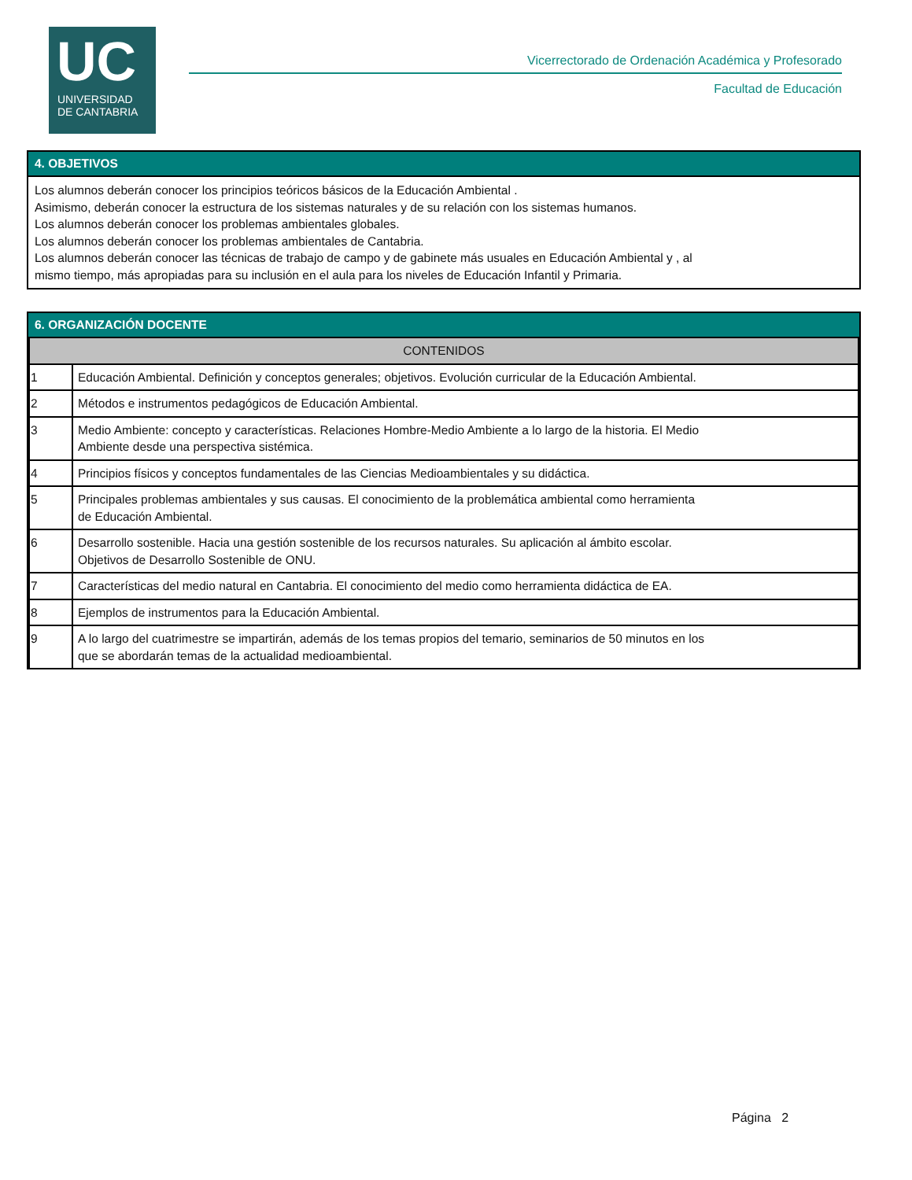UC
UNIVERSIDAD
DE CANTABRIA
Vicerrectorado de Ordenación Académica y Profesorado
Facultad de Educación
4. OBJETIVOS
Los alumnos deberán conocer los principios teóricos básicos de la Educación Ambiental .
Asimismo, deberán conocer la estructura de los sistemas naturales y de su relación con los sistemas humanos.
Los alumnos deberán conocer los problemas ambientales globales.
Los alumnos deberán conocer los problemas ambientales de Cantabria.
Los alumnos deberán conocer las técnicas de trabajo de campo y de gabinete más usuales en Educación Ambiental y , al
mismo tiempo, más apropiadas para su inclusión en el aula para los niveles de Educación Infantil y Primaria.
6. ORGANIZACIÓN DOCENTE
| CONTENIDOS | |
| --- | --- |
| 1 | Educación Ambiental. Definición y conceptos generales; objetivos. Evolución curricular de la Educación Ambiental. |
| 2 | Métodos e instrumentos pedagógicos de Educación Ambiental. |
| 3 | Medio Ambiente: concepto y características. Relaciones Hombre-Medio Ambiente a lo largo de la historia. El Medio Ambiente desde una perspectiva sistémica. |
| 4 | Principios físicos y conceptos fundamentales de las Ciencias Medioambientales y su didáctica. |
| 5 | Principales problemas ambientales y sus causas. El conocimiento de la problemática ambiental como herramienta de Educación Ambiental. |
| 6 | Desarrollo sostenible. Hacia una gestión sostenible de los recursos naturales. Su aplicación al ámbito escolar. Objetivos de Desarrollo Sostenible de ONU. |
| 7 | Características del medio natural en Cantabria. El conocimiento del medio como herramienta didáctica de EA. |
| 8 | Ejemplos de instrumentos para la Educación Ambiental. |
| 9 | A lo largo del cuatrimestre se impartirán, además de los temas propios del temario, seminarios de 50 minutos en los que se abordarán temas de la actualidad medioambiental. |
Página 2